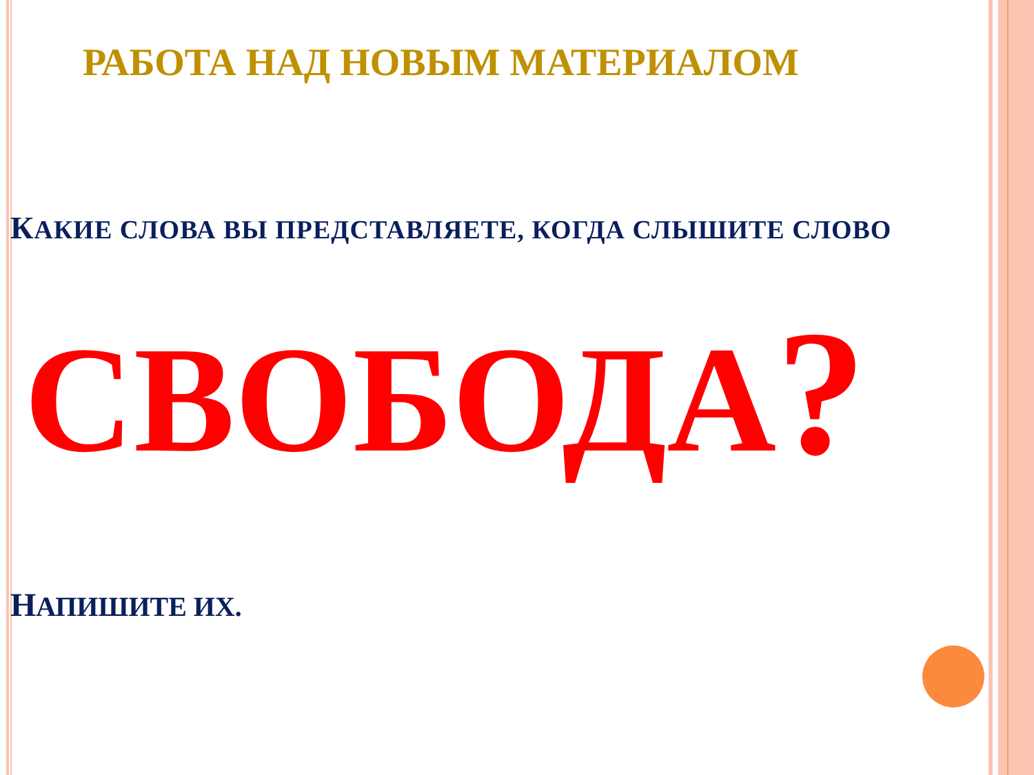РАБОТА НАД НОВЫМ МАТЕРИАЛОМ
КАКИЕ СЛОВА ВЫ ПРЕДСТАВЛЯЕТЕ, КОГДА СЛЫШИТЕ СЛОВО
СВОБОДА<sup>?</sup>
НАПИШИТЕ ИХ.